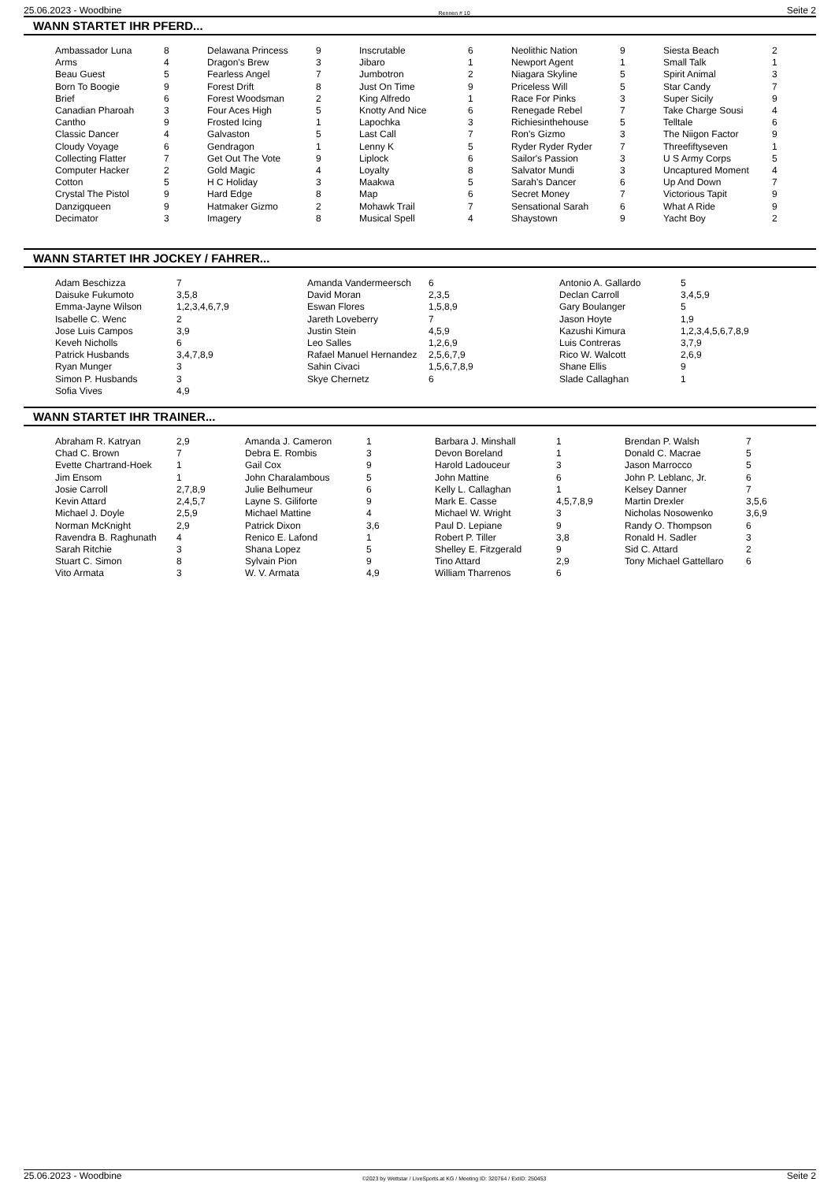25.06.2023 - Woodbine Rennen # 10 Seite 2
WANN STARTET IHR PFERD...
| Ambassador Luna | 8 | Delawana Princess | 9 | Inscrutable | 6 | Neolithic Nation | 9 | Siesta Beach | 2 |
| Arms | 4 | Dragon's Brew | 3 | Jibaro | 1 | Newport Agent | 1 | Small Talk | 1 |
| Beau Guest | 5 | Fearless Angel | 7 | Jumbotron | 2 | Niagara Skyline | 5 | Spirit Animal | 3 |
| Born To Boogie | 9 | Forest Drift | 8 | Just On Time | 9 | Priceless Will | 5 | Star Candy | 7 |
| Brief | 6 | Forest Woodsman | 2 | King Alfredo | 1 | Race For Pinks | 3 | Super Sicily | 9 |
| Canadian Pharoah | 3 | Four Aces High | 5 | Knotty And Nice | 6 | Renegade Rebel | 7 | Take Charge Sousi | 4 |
| Cantho | 9 | Frosted Icing | 1 | Lapochka | 3 | Richiesinthehouse | 5 | Telltale | 6 |
| Classic Dancer | 4 | Galvaston | 5 | Last Call | 7 | Ron's Gizmo | 3 | The Niigon Factor | 9 |
| Cloudy Voyage | 6 | Gendragon | 1 | Lenny K | 5 | Ryder Ryder Ryder | 7 | Threefiftyseven | 1 |
| Collecting Flatter | 7 | Get Out The Vote | 9 | Liplock | 6 | Sailor's Passion | 3 | U S Army Corps | 5 |
| Computer Hacker | 2 | Gold Magic | 4 | Loyalty | 8 | Salvator Mundi | 3 | Uncaptured Moment | 4 |
| Cotton | 5 | H C Holiday | 3 | Maakwa | 5 | Sarah's Dancer | 6 | Up And Down | 7 |
| Crystal The Pistol | 9 | Hard Edge | 8 | Map | 6 | Secret Money | 7 | Victorious Tapit | 9 |
| Danzigqueen | 9 | Hatmaker Gizmo | 2 | Mohawk Trail | 7 | Sensational Sarah | 6 | What A Ride | 9 |
| Decimator | 3 | Imagery | 8 | Musical Spell | 4 | Shaystown | 9 | Yacht Boy | 2 |
WANN STARTET IHR JOCKEY / FAHRER...
| Adam Beschizza | 7 | Amanda Vandermeersch | 6 | Antonio A. Gallardo | 5 |
| Daisuke Fukumoto | 3,5,8 | David Moran | 2,3,5 | Declan Carroll | 3,4,5,9 |
| Emma-Jayne Wilson | 1,2,3,4,6,7,9 | Eswan Flores | 1,5,8,9 | Gary Boulanger | 5 |
| Isabelle C. Wenc | 2 | Jareth Loveberry | 7 | Jason Hoyte | 1,9 |
| Jose Luis Campos | 3,9 | Justin Stein | 4,5,9 | Kazushi Kimura | 1,2,3,4,5,6,7,8,9 |
| Keveh Nicholls | 6 | Leo Salles | 1,2,6,9 | Luis Contreras | 3,7,9 |
| Patrick Husbands | 3,4,7,8,9 | Rafael Manuel Hernandez | 2,5,6,7,9 | Rico W. Walcott | 2,6,9 |
| Ryan Munger | 3 | Sahin Civaci | 1,5,6,7,8,9 | Shane Ellis | 9 |
| Simon P. Husbands | 3 | Skye Chernetz | 6 | Slade Callaghan | 1 |
| Sofia Vives | 4,9 | | | | |
WANN STARTET IHR TRAINER...
| Abraham R. Katryan | 2,9 | Amanda J. Cameron | 1 | Barbara J. Minshall | 1 | Brendan P. Walsh | 7 |
| Chad C. Brown | 7 | Debra E. Rombis | 3 | Devon Boreland | 1 | Donald C. Macrae | 5 |
| Evette Chartrand-Hoek | 1 | Gail Cox | 9 | Harold Ladouceur | 3 | Jason Marrocco | 5 |
| Jim Ensom | 1 | John Charalambous | 5 | John Mattine | 6 | John P. Leblanc, Jr. | 6 |
| Josie Carroll | 2,7,8,9 | Julie Belhumeur | 6 | Kelly L. Callaghan | 1 | Kelsey Danner | 7 |
| Kevin Attard | 2,4,5,7 | Layne S. Giliforte | 9 | Mark E. Casse | 4,5,7,8,9 | Martin Drexler | 3,5,6 |
| Michael J. Doyle | 2,5,9 | Michael Mattine | 4 | Michael W. Wright | 3 | Nicholas Nosowenko | 3,6,9 |
| Norman McKnight | 2,9 | Patrick Dixon | 3,6 | Paul D. Lepiane | 9 | Randy O. Thompson | 6 |
| Ravendra B. Raghunath | 4 | Renico E. Lafond | 1 | Robert P. Tiller | 3,8 | Ronald H. Sadler | 3 |
| Sarah Ritchie | 3 | Shana Lopez | 5 | Shelley E. Fitzgerald | 9 | Sid C. Attard | 2 |
| Stuart C. Simon | 8 | Sylvain Pion | 9 | Tino Attard | 2,9 | Tony Michael Gattellaro | 6 |
| Vito Armata | 3 | W. V. Armata | 4,9 | William Tharrenos | 6 | | |
25.06.2023 - Woodbine ©2023 by Wettstar / LiveSports.at KG / Meeting ID: 320764 / ExtID: 250453 Seite 2